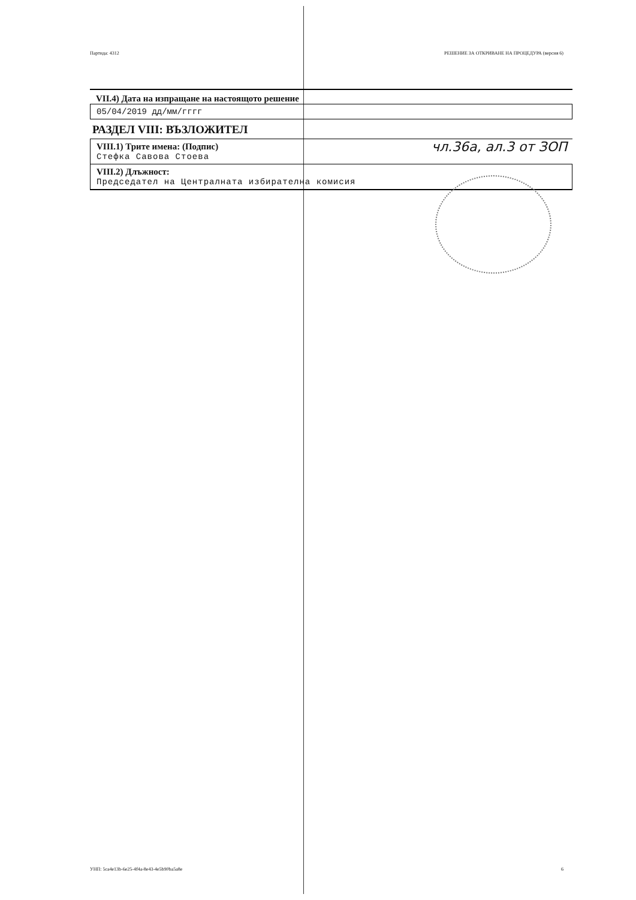Партида: 4312 РЕШЕНИЕ ЗА ОТКРИВАНЕ НА ПРОЦЕДУРА (версия 6)
VII.4) Дата на изпращане на настоящото решение
05/04/2019 дд/мм/гггг
РАЗДЕЛ VIII: ВЪЗЛОЖИТЕЛ
VIII.1) Трите имена: (Подпис)
Стефка Савова Стоева
VIII.2) Длъжност:
Председател на Централната избирателна комисия
чл.36а, ал.3 от ЗОП
УНП: 5ca4e13b-6e25-4f4a-8e43-4e5b90ba5a8e 6